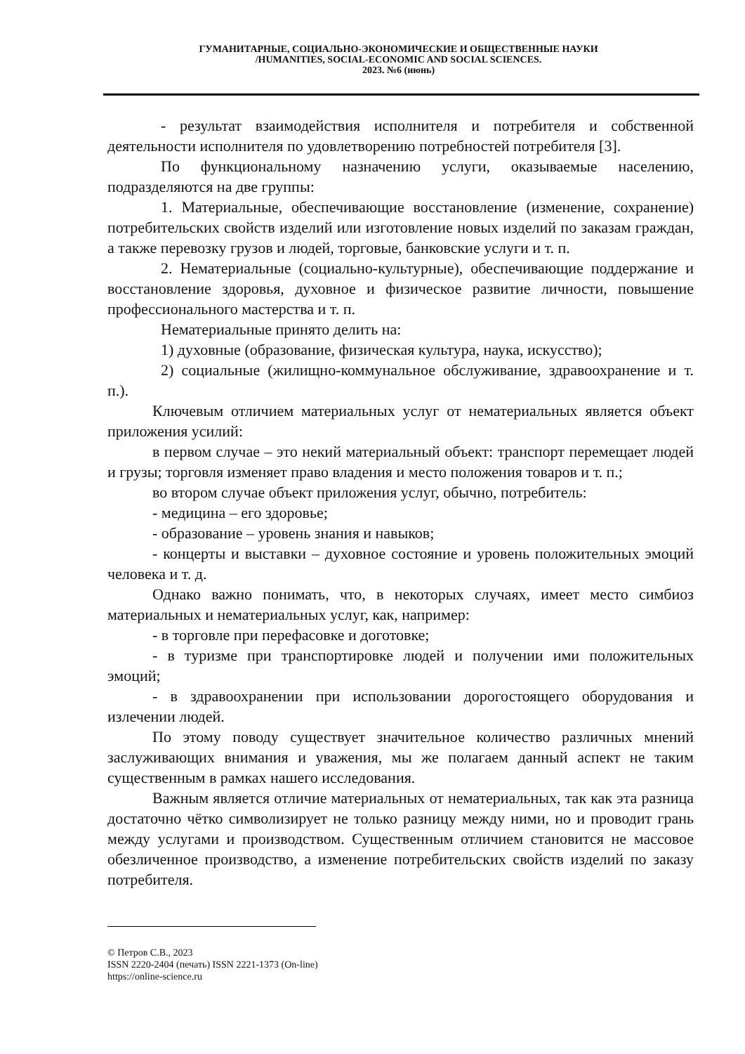ГУМАНИТАРНЫЕ, СОЦИАЛЬНО-ЭКОНОМИЧЕСКИЕ И ОБЩЕСТВЕННЫЕ НАУКИ
/HUMANITIES, SOCIAL-ECONOMIC AND SOCIAL SCIENCES.
2023. №6 (июнь)
- результат взаимодействия исполнителя и потребителя и собственной деятельности исполнителя по удовлетворению потребностей потребителя [3].
По функциональному назначению услуги, оказываемые населению, подразделяются на две группы:
1. Материальные, обеспечивающие восстановление (изменение, сохранение) потребительских свойств изделий или изготовление новых изделий по заказам граждан, а также перевозку грузов и людей, торговые, банковские услуги и т. п.
2. Нематериальные (социально-культурные), обеспечивающие поддержание и восстановление здоровья, духовное и физическое развитие личности, повышение профессионального мастерства и т. п.
Нематериальные принято делить на:
1) духовные (образование, физическая культура, наука, искусство);
2) социальные (жилищно-коммунальное обслуживание, здравоохранение и т. п.).
Ключевым отличием материальных услуг от нематериальных является объект приложения усилий:
в первом случае – это некий материальный объект: транспорт перемещает людей и грузы; торговля изменяет право владения и место положения товаров и т. п.;
во втором случае объект приложения услуг, обычно, потребитель:
- медицина – его здоровье;
- образование – уровень знания и навыков;
- концерты и выставки – духовное состояние и уровень положительных эмоций человека и т. д.
Однако важно понимать, что, в некоторых случаях, имеет место симбиоз материальных и нематериальных услуг, как, например:
- в торговле при перефасовке и доготовке;
- в туризме при транспортировке людей и получении ими положительных эмоций;
- в здравоохранении при использовании дорогостоящего оборудования и излечении людей.
По этому поводу существует значительное количество различных мнений заслуживающих внимания и уважения, мы же полагаем данный аспект не таким существенным в рамках нашего исследования.
Важным является отличие материальных от нематериальных, так как эта разница достаточно чётко символизирует не только разницу между ними, но и проводит грань между услугами и производством. Существенным отличием становится не массовое обезличенное производство, а изменение потребительских свойств изделий по заказу потребителя.
© Петров С.В., 2023
ISSN 2220-2404 (печать) ISSN 2221-1373 (On-line)
https://online-science.ru